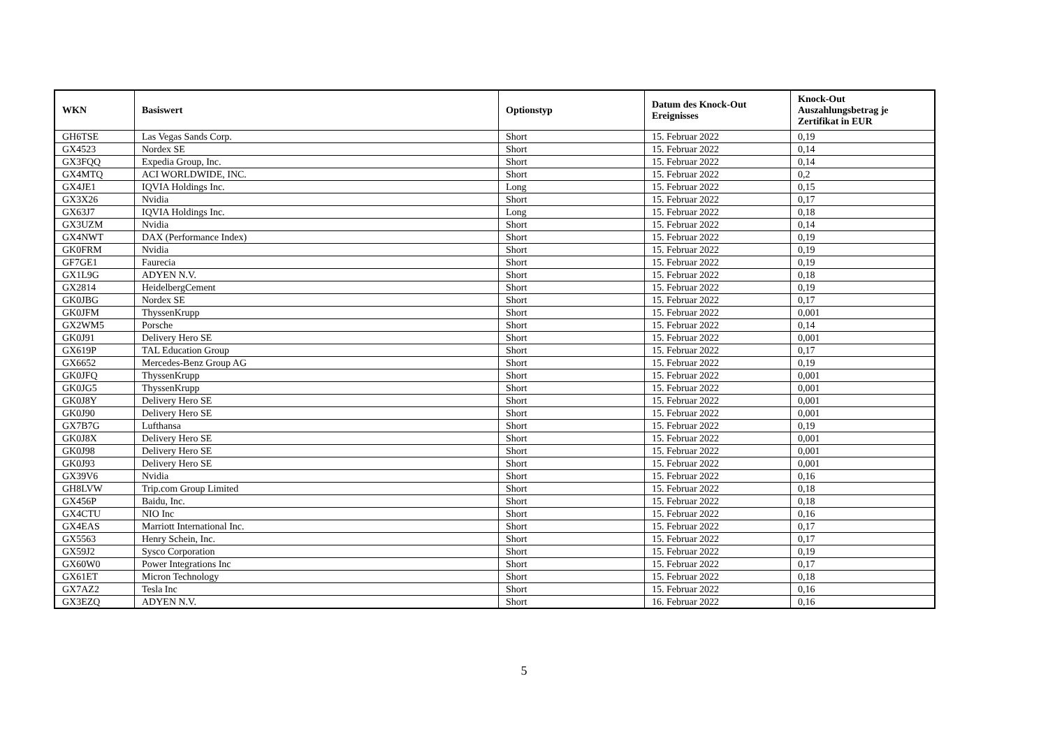| WKN | Basiswert | Optionstyp | Datum des Knock-Out Ereignisses | Knock-Out Auszahlungsbetrag je Zertifikat in EUR |
| --- | --- | --- | --- | --- |
| GH6TSE | Las Vegas Sands Corp. | Short | 15. Februar 2022 | 0,19 |
| GX4523 | Nordex SE | Short | 15. Februar 2022 | 0,14 |
| GX3FQQ | Expedia Group, Inc. | Short | 15. Februar 2022 | 0,14 |
| GX4MTQ | ACI WORLDWIDE, INC. | Short | 15. Februar 2022 | 0,2 |
| GX4JE1 | IQVIA Holdings Inc. | Long | 15. Februar 2022 | 0,15 |
| GX3X26 | Nvidia | Short | 15. Februar 2022 | 0,17 |
| GX63J7 | IQVIA Holdings Inc. | Long | 15. Februar 2022 | 0,18 |
| GX3UZM | Nvidia | Short | 15. Februar 2022 | 0,14 |
| GX4NWT | DAX (Performance Index) | Short | 15. Februar 2022 | 0,19 |
| GK0FRM | Nvidia | Short | 15. Februar 2022 | 0,19 |
| GF7GE1 | Faurecia | Short | 15. Februar 2022 | 0,19 |
| GX1L9G | ADYEN N.V. | Short | 15. Februar 2022 | 0,18 |
| GX2814 | HeidelbergCement | Short | 15. Februar 2022 | 0,19 |
| GK0JBG | Nordex SE | Short | 15. Februar 2022 | 0,17 |
| GK0JFM | ThyssenKrupp | Short | 15. Februar 2022 | 0,001 |
| GX2WM5 | Porsche | Short | 15. Februar 2022 | 0,14 |
| GK0J91 | Delivery Hero SE | Short | 15. Februar 2022 | 0,001 |
| GX619P | TAL Education Group | Short | 15. Februar 2022 | 0,17 |
| GX6652 | Mercedes-Benz Group AG | Short | 15. Februar 2022 | 0,19 |
| GK0JFQ | ThyssenKrupp | Short | 15. Februar 2022 | 0,001 |
| GK0JG5 | ThyssenKrupp | Short | 15. Februar 2022 | 0,001 |
| GK0J8Y | Delivery Hero SE | Short | 15. Februar 2022 | 0,001 |
| GK0J90 | Delivery Hero SE | Short | 15. Februar 2022 | 0,001 |
| GX7B7G | Lufthansa | Short | 15. Februar 2022 | 0,19 |
| GK0J8X | Delivery Hero SE | Short | 15. Februar 2022 | 0,001 |
| GK0J98 | Delivery Hero SE | Short | 15. Februar 2022 | 0,001 |
| GK0J93 | Delivery Hero SE | Short | 15. Februar 2022 | 0,001 |
| GX39V6 | Nvidia | Short | 15. Februar 2022 | 0,16 |
| GH8LVW | Trip.com Group Limited | Short | 15. Februar 2022 | 0,18 |
| GX456P | Baidu, Inc. | Short | 15. Februar 2022 | 0,18 |
| GX4CTU | NIO Inc | Short | 15. Februar 2022 | 0,16 |
| GX4EAS | Marriott International Inc. | Short | 15. Februar 2022 | 0,17 |
| GX5563 | Henry Schein, Inc. | Short | 15. Februar 2022 | 0,17 |
| GX59J2 | Sysco Corporation | Short | 15. Februar 2022 | 0,19 |
| GX60W0 | Power Integrations Inc | Short | 15. Februar 2022 | 0,17 |
| GX61ET | Micron Technology | Short | 15. Februar 2022 | 0,18 |
| GX7AZ2 | Tesla Inc | Short | 15. Februar 2022 | 0,16 |
| GX3EZQ | ADYEN N.V. | Short | 16. Februar 2022 | 0,16 |
5